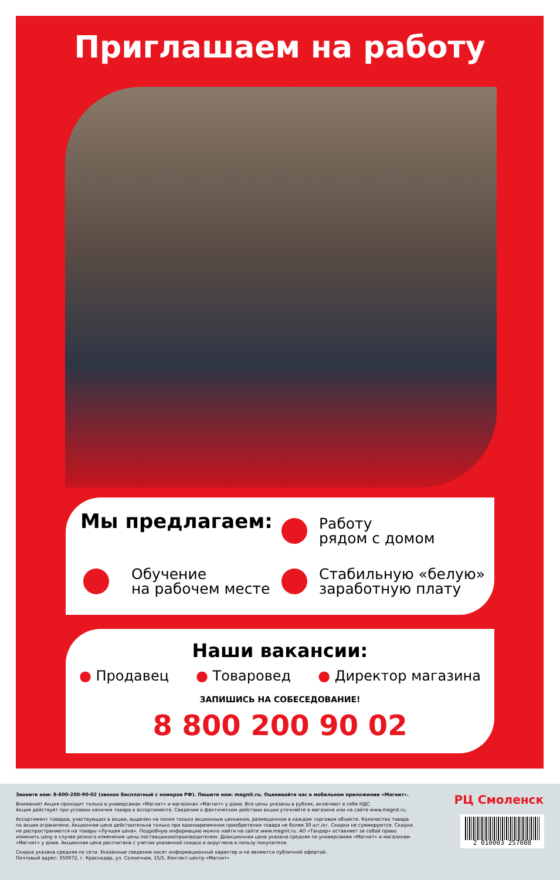Приглашаем на работу
Мы предлагаем:
Работу
рядом с домом
Обучение
на рабочем месте
Стабильную «белую»
заработную плату
Наши вакансии:
● Продавец ● Товаровед ● Директор магазина
ЗАПИШИСЬ НА СОБЕСЕДОВАНИЕ!
8 800 200 90 02
Звоните нам: 8-800-200-90-02 (звонок бесплатный с номеров РФ). Пишите нам: magnit.ru. Оценивайте нас в мобильном приложении «Магнит».
Внимание! Акция проходит только в универсамах «Магнит» и магазинах «Магнит» у дома. Все цены указаны в рублях, включают в себя НДС.
Акция действует при условии наличия товара в ассортименте. Сведения о фактическом действии акции уточняйте в магазине или на сайте www.magnit.ru.
Ассортимент товаров, участвующих в акции, выделен на полке только акционным ценником, размещенном в каждом торговом объекте. Количество товара по акции ограничено. Акционная цена действительна только при единовременном приобретении товара не более 30 шт./кг. Скидки не суммируются. Скидки не распространяются на товары «Лучшая цена». Подробную информацию можно найти на сайте www.magnit.ru. АО «Тандер» оставляет за собой право изменить цену в случае резкого изменения цены поставщиком/производителем. Доакционная цена указана средняя по универсамам «Магнит» и магазинам «Магнит» у дома. Акционная цена рассчитана с учетом указанной скидки и округлена в пользу покупателя.
Скидка указана средняя по сети. Указанные сведения носят информационный характер и не являются публичной офертой.
Почтовый адрес: 350072, г. Краснодар, ул. Солнечная, 15/5, Контакт-центр «Магнит»
РЦ Смоленск
2 010003 257088